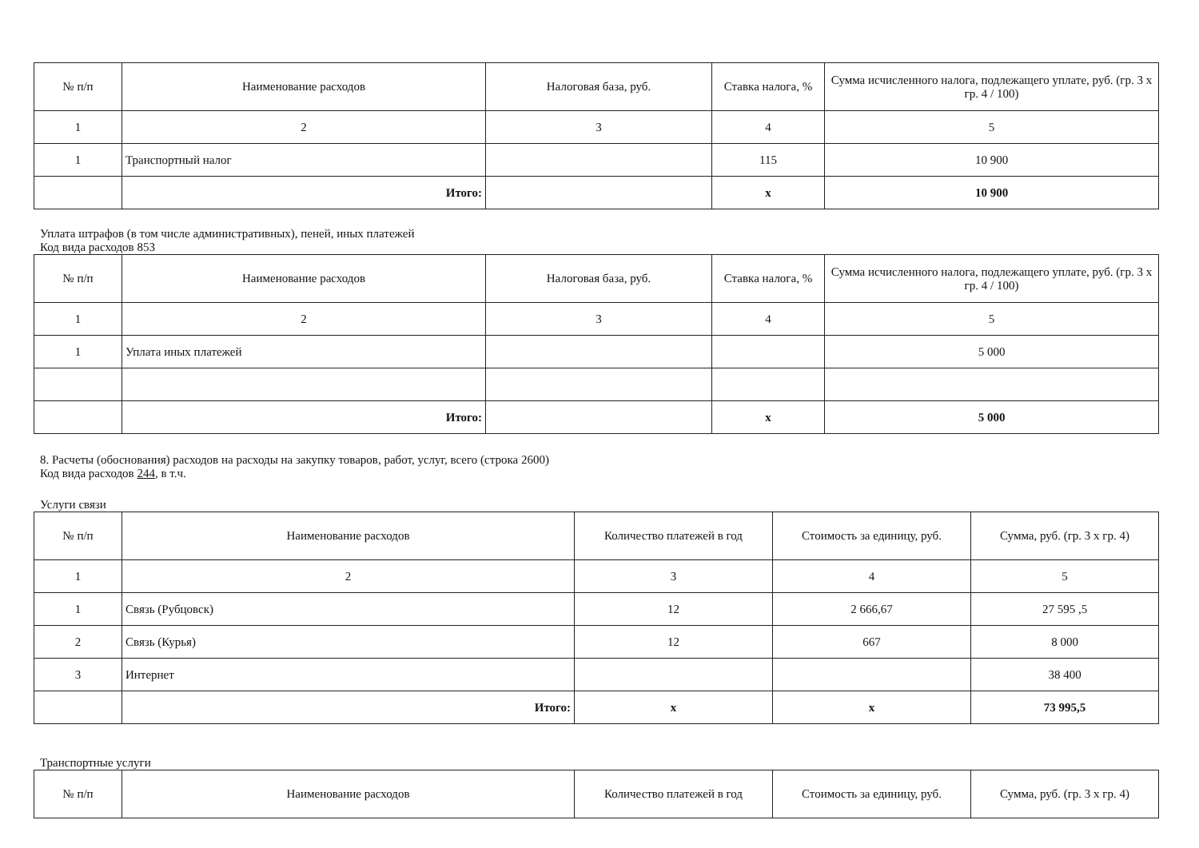| № п/п | Наименование расходов | Налоговая база, руб. | Ставка налога, % | Сумма исчисленного налога, подлежащего уплате, руб. (гр. 3 x гр. 4 / 100) |
| --- | --- | --- | --- | --- |
| 1 | 2 | 3 | 4 | 5 |
| 1 | Транспортный налог | | 115 | 10 900 |
| | Итого: | | x | 10 900 |
Уплата штрафов (в том числе административных), пеней, иных платежей
Код вида расходов 853
| № п/п | Наименование расходов | Налоговая база, руб. | Ставка налога, % | Сумма исчисленного налога, подлежащего уплате, руб. (гр. 3 x гр. 4 / 100) |
| --- | --- | --- | --- | --- |
| 1 | 2 | 3 | 4 | 5 |
| 1 | Уплата иных платежей | | | 5 000 |
| | Итого: | | x | 5 000 |
8. Расчеты (обоснования) расходов на расходы на закупку товаров, работ, услуг, всего (строка 2600)
Код вида расходов 244, в т.ч.
Услуги связи
| № п/п | Наименование расходов | Количество платежей в год | Стоимость за единицу, руб. | Сумма, руб. (гр. 3 x гр. 4) |
| --- | --- | --- | --- | --- |
| 1 | 2 | 3 | 4 | 5 |
| 1 | Связь (Рубцовск) | 12 | 2 666,67 | 27 595 ,5 |
| 2 | Связь (Курья) | 12 | 667 | 8 000 |
| 3 | Интернет | | | 38 400 |
| | Итого: | x | x | 73 995,5 |
Транспортные услуги
| № п/п | Наименование расходов | Количество платежей в год | Стоимость за единицу, руб. | Сумма, руб. (гр. 3 x гр. 4) |
| --- | --- | --- | --- | --- |